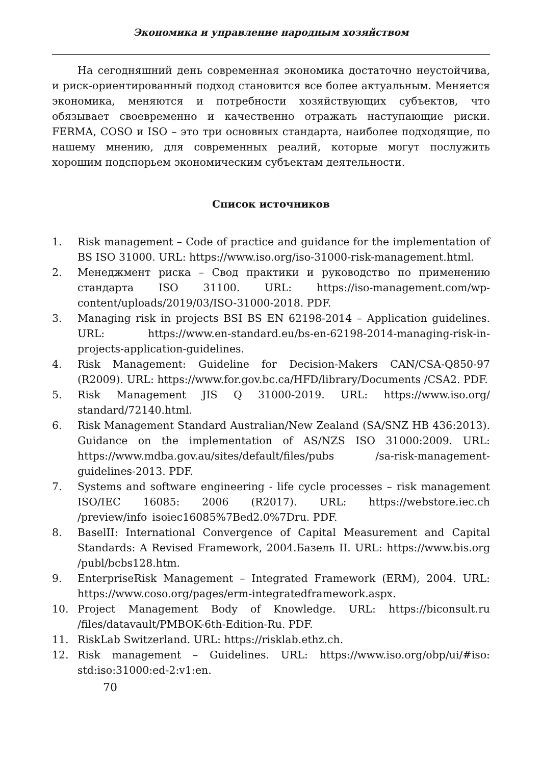Экономика и управление народным хозяйством
На сегодняшний день современная экономика достаточно неустойчива, и риск-ориентированный подход становится все более актуальным. Меняется экономика, меняются и потребности хозяйствующих субъектов, что обязывает своевременно и качественно отражать наступающие риски. FERMA, COSO и ISO – это три основных стандарта, наиболее подходящие, по нашему мнению, для современных реалий, которые могут послужить хорошим подспорьем экономическим субъектам деятельности.
Список источников
1. Risk management – Code of practice and guidance for the implementation of BS ISO 31000. URL: https://www.iso.org/iso-31000-risk-management.html.
2. Менеджмент риска – Свод практики и руководство по применению стандарта ISO 31100. URL: https://iso-management.com/wp-content/uploads/2019/03/ISO-31000-2018. PDF.
3. Managing risk in projects BSI BS EN 62198-2014 – Application guidelines. URL: https://www.en-standard.eu/bs-en-62198-2014-managing-risk-in-projects-application-guidelines.
4. Risk Management: Guideline for Decision-Makers CAN/CSA-Q850-97 (R2009). URL: https://www.for.gov.bc.ca/HFD/library/Documents /CSA2. PDF.
5. Risk Management JIS Q 31000-2019. URL: https://www.iso.org/ standard/72140.html.
6. Risk Management Standard Australian/New Zealand (SA/SNZ HB 436:2013). Guidance on the implementation of AS/NZS ISO 31000:2009. URL: https://www.mdba.gov.au/sites/default/files/pubs /sa-risk-management-guidelines-2013. PDF.
7. Systems and software engineering - life cycle processes – risk management ISO/IEC 16085: 2006 (R2017). URL: https://webstore.iec.ch /preview/info_isoiec16085%7Bed2.0%7Dru. PDF.
8. BaselII: International Convergence of Capital Measurement and Capital Standards: A Revised Framework, 2004.Базель II. URL: https://www.bis.org /publ/bcbs128.htm.
9. EnterpriseRisk Management – Integrated Framework (ERM), 2004. URL: https://www.coso.org/pages/erm-integratedframework.aspx.
10. Project Management Body of Knowledge. URL: https://biconsult.ru /files/datavault/PMBOK-6th-Edition-Ru. PDF.
11. RiskLab Switzerland. URL: https://risklab.ethz.ch.
12. Risk management – Guidelines. URL: https://www.iso.org/obp/ui/#iso: std:iso:31000:ed-2:v1:en.
70